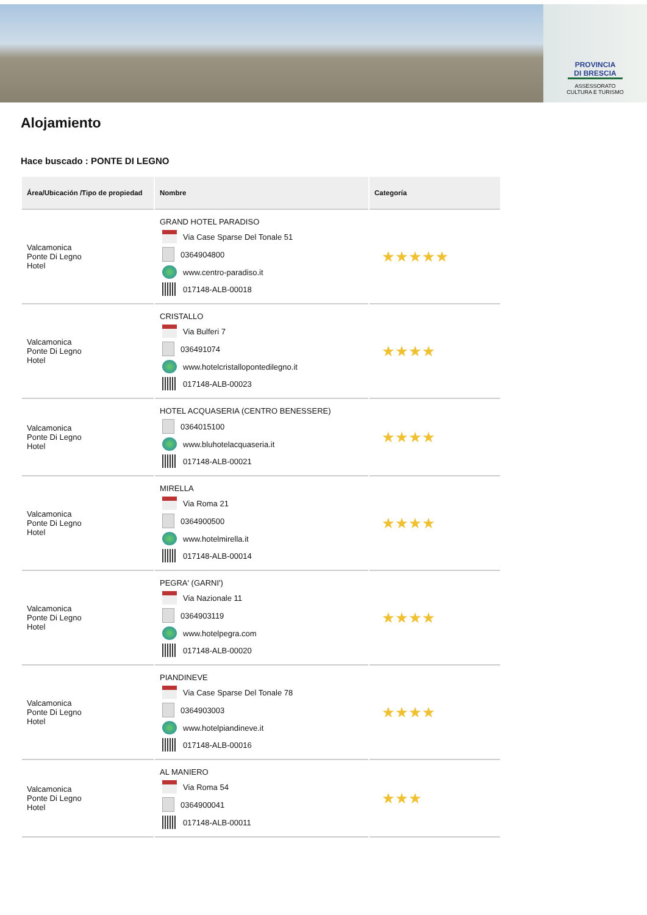PROVINCIA
DI BRESCIA
ASSESSORATO
CULTURA E TURISMO
Alojamiento
Hace buscado : PONTE DI LEGNO
| Área/Ubicación /Tipo de propiedad | Nombre | Categoría |
| --- | --- | --- |
| Valcamonica Ponte Di Legno Hotel | GRAND HOTEL PARADISO Via Case Sparse Del Tonale 51 0364904800 www.centro-paradiso.it 017148-ALB-00018 | ★★★★★ |
| Valcamonica Ponte Di Legno Hotel | CRISTALLO Via Bulferi 7 036491074 www.hotelcristallopontedilegno.it 017148-ALB-00023 | ★★★★ |
| Valcamonica Ponte Di Legno Hotel | HOTEL ACQUASERIA (CENTRO BENESSERE) 0364015100 www.bluhotelacquaseria.it 017148-ALB-00021 | ★★★★ |
| Valcamonica Ponte Di Legno Hotel | MIRELLA Via Roma 21 0364900500 www.hotelmirella.it 017148-ALB-00014 | ★★★★ |
| Valcamonica Ponte Di Legno Hotel | PEGRA' (GARNI') Via Nazionale 11 0364903119 www.hotelpegra.com 017148-ALB-00020 | ★★★★ |
| Valcamonica Ponte Di Legno Hotel | PIANDINEVE Via Case Sparse Del Tonale 78 0364903003 www.hotelpiandineve.it 017148-ALB-00016 | ★★★★ |
| Valcamonica Ponte Di Legno Hotel | AL MANIERO Via Roma 54 0364900041 017148-ALB-00011 | ★★★ |